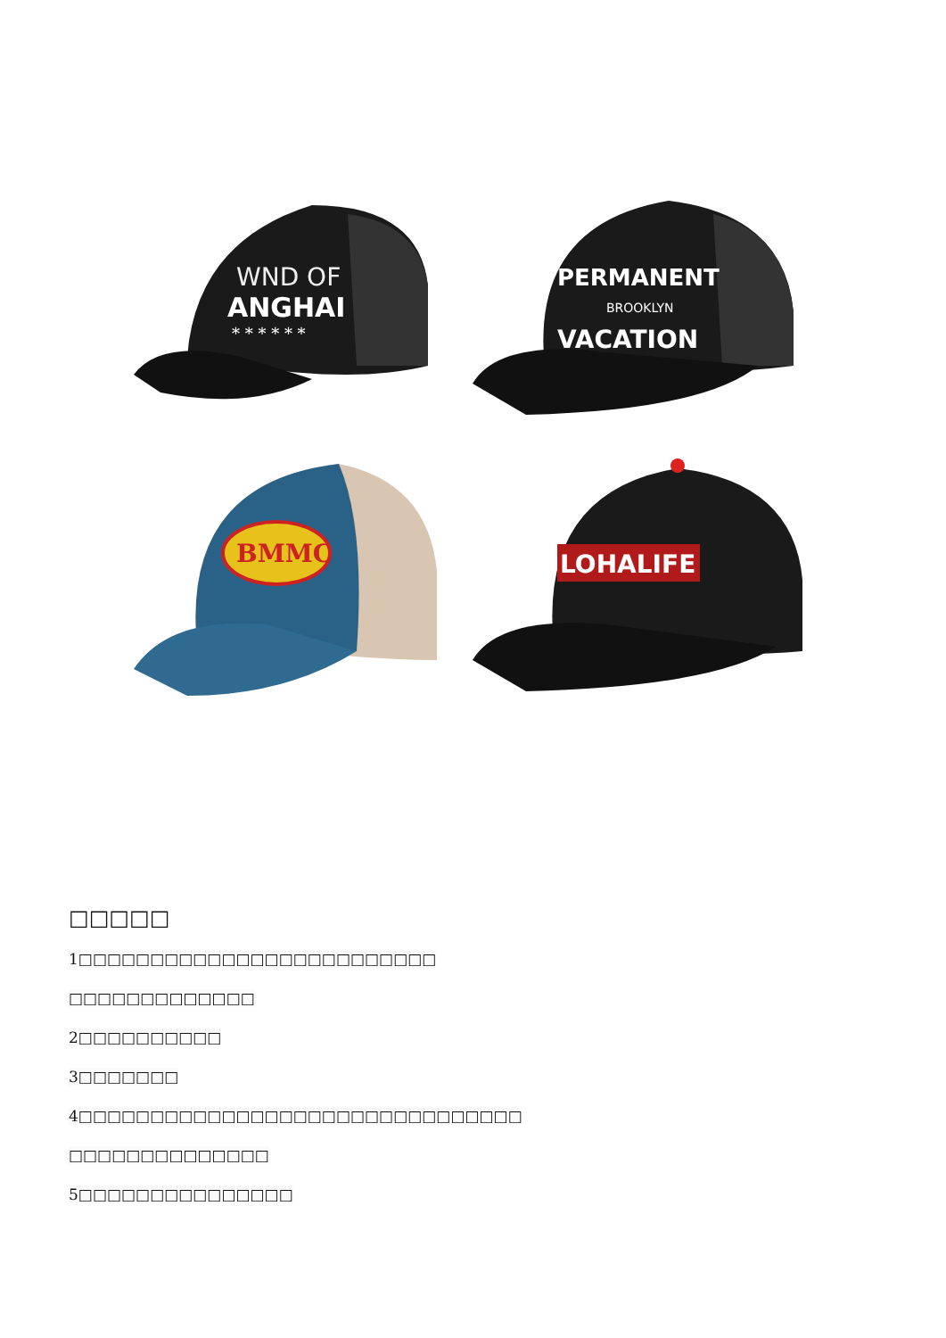WND OF
ANGHAI
* * * * * *
PERMANENT
BROOKLYN
VACATION
BMMC
LOHALIFE
□□□□□
1□□□□□□□□□□□□□□□□□□□□□□□□□ □□□□□□□□□□□□□ 2□□□□□□□□□□ 3□□□□□□□
4□□□□□□□□□□□□□□□□□□□□□□□□□□□□□□□
□□□□□□□□□□□□□□ 5□□□□□□□□□□□□□□□